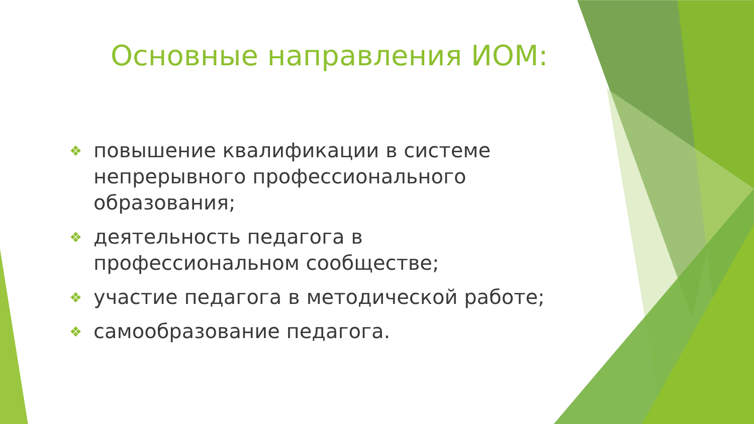Основные направления ИОМ:
❖ повышение квалификации в системе непрерывного профессионального образования;
❖ деятельность педагога в профессиональном сообществе;
❖ участие педагога в методической работе;
❖ самообразование педагога.